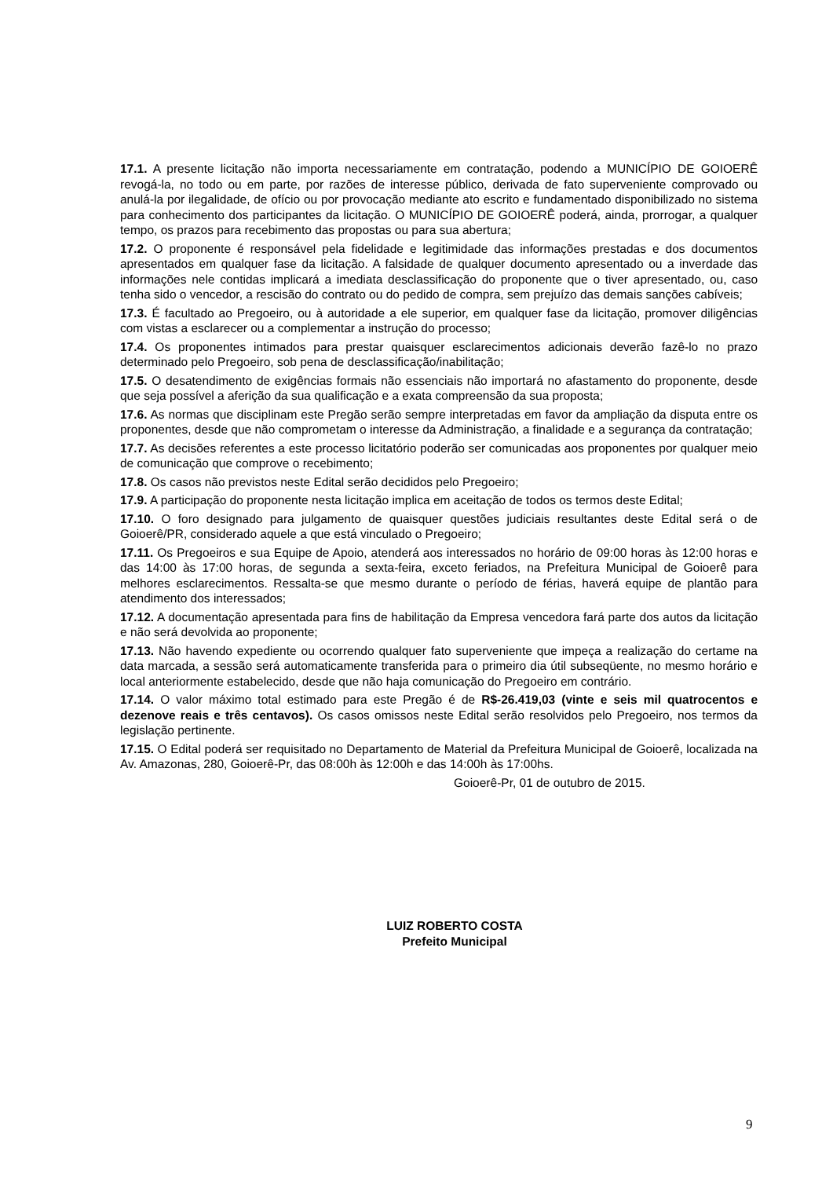17.1. A presente licitação não importa necessariamente em contratação, podendo a MUNICÍPIO DE GOIOERÊ revogá-la, no todo ou em parte, por razões de interesse público, derivada de fato superveniente comprovado ou anulá-la por ilegalidade, de ofício ou por provocação mediante ato escrito e fundamentado disponibilizado no sistema para conhecimento dos participantes da licitação. O MUNICÍPIO DE GOIOERÊ poderá, ainda, prorrogar, a qualquer tempo, os prazos para recebimento das propostas ou para sua abertura;
17.2. O proponente é responsável pela fidelidade e legitimidade das informações prestadas e dos documentos apresentados em qualquer fase da licitação. A falsidade de qualquer documento apresentado ou a inverdade das informações nele contidas implicará a imediata desclassificação do proponente que o tiver apresentado, ou, caso tenha sido o vencedor, a rescisão do contrato ou do pedido de compra, sem prejuízo das demais sanções cabíveis;
17.3. É facultado ao Pregoeiro, ou à autoridade a ele superior, em qualquer fase da licitação, promover diligências com vistas a esclarecer ou a complementar a instrução do processo;
17.4. Os proponentes intimados para prestar quaisquer esclarecimentos adicionais deverão fazê-lo no prazo determinado pelo Pregoeiro, sob pena de desclassificação/inabilitação;
17.5. O desatendimento de exigências formais não essenciais não importará no afastamento do proponente, desde que seja possível a aferição da sua qualificação e a exata compreensão da sua proposta;
17.6. As normas que disciplinam este Pregão serão sempre interpretadas em favor da ampliação da disputa entre os proponentes, desde que não comprometam o interesse da Administração, a finalidade e a segurança da contratação;
17.7. As decisões referentes a este processo licitatório poderão ser comunicadas aos proponentes por qualquer meio de comunicação que comprove o recebimento;
17.8. Os casos não previstos neste Edital serão decididos pelo Pregoeiro;
17.9. A participação do proponente nesta licitação implica em aceitação de todos os termos deste Edital;
17.10. O foro designado para julgamento de quaisquer questões judiciais resultantes deste Edital será o de Goioerê/PR, considerado aquele a que está vinculado o Pregoeiro;
17.11. Os Pregoeiros e sua Equipe de Apoio, atenderá aos interessados no horário de 09:00 horas às 12:00 horas e das 14:00 às 17:00 horas, de segunda a sexta-feira, exceto feriados, na Prefeitura Municipal de Goioerê para melhores esclarecimentos. Ressalta-se que mesmo durante o período de férias, haverá equipe de plantão para atendimento dos interessados;
17.12. A documentação apresentada para fins de habilitação da Empresa vencedora fará parte dos autos da licitação e não será devolvida ao proponente;
17.13. Não havendo expediente ou ocorrendo qualquer fato superveniente que impeça a realização do certame na data marcada, a sessão será automaticamente transferida para o primeiro dia útil subseqüente, no mesmo horário e local anteriormente estabelecido, desde que não haja comunicação do Pregoeiro em contrário.
17.14. O valor máximo total estimado para este Pregão é de R$-26.419,03 (vinte e seis mil quatrocentos e dezenove reais e três centavos). Os casos omissos neste Edital serão resolvidos pelo Pregoeiro, nos termos da legislação pertinente.
17.15. O Edital poderá ser requisitado no Departamento de Material da Prefeitura Municipal de Goioerê, localizada na Av. Amazonas, 280, Goioerê-Pr, das 08:00h às 12:00h e das 14:00h às 17:00hs.
Goioerê-Pr, 01 de outubro de 2015.
LUIZ ROBERTO COSTA
Prefeito Municipal
9